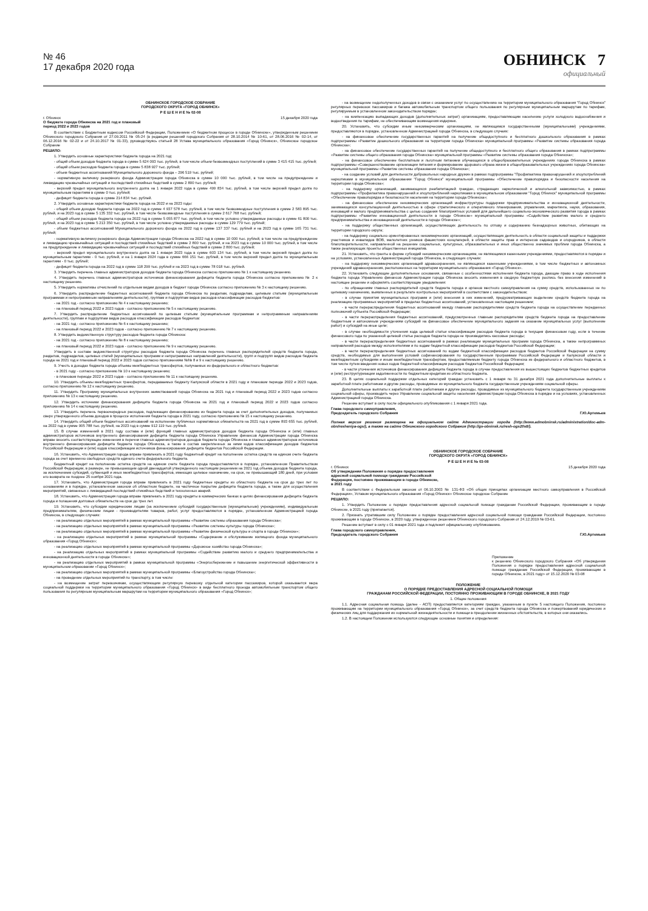№ 46
17 декабря 2020 года
ОБНИНСК 7
официальный
ОБНИНСКОЕ ГОРОДСКОЕ СОБРАНИЕ
ГОРОДСКОГО ОКРУГА «ГОРОД ОБНИНСК»
Р Е Ш Е Н И Е № 02-08
г. Обнинск 15 декабря 2020 года
О бюджете города Обнинска на 2021 год и плановый
период 2022 и 2023 годов
В соответствии с Бюджетным кодексом Российской Федерации, Положением «О бюджетном процессе в городе Обнинске», утвержденным решением Обнинского городского Собрания от 27.09.2011 № 05-24 (в редакции решений городского Собрания от 28.10.2014 № 10-61, от 28.06.2016 № 02-14, от 06.12.2016 № 02-22 и от 24.10.2017 № 01-33), руководствуясь статьей 28 Устава муниципального образования «Город Обнинск», Обнинское городское Собрание
РЕШИЛО:
1. Утвердить основные характеристики бюджета города на 2021 год:
- общий объем доходов бюджета города в сумме 5 624 093 тыс. рублей, в том числе объем безвозмездных поступлений в сумме 3 415 415 тыс. рублей;
- общий объем расходов бюджета города в сумме 5 838 927 тыс. рублей;
- объем бюджетных ассигнований Муниципального дорожного фонда – 296 519 тыс. рублей;
- нормативную величину резервного фонда Администрации города Обнинска в сумме 10 000 тыс. рублей, в том числе на предупреждение и ликвидацию чрезвычайных ситуаций и последствий стихийных бедствий в сумме 2 800 тыс. рублей;
- верхний предел муниципального внутреннего долга на 1 января 2022 года в сумме 499 834 тыс. рублей, в том числе верхний предел долга по муниципальным гарантиям в сумме 0 тыс. рублей;
- дефицит бюджета города в сумме 214 834 тыс. рублей.
2. Утвердить основные характеристики бюджета города на 2022 и на 2023 годы:
- общий объем доходов бюджета города на 2022 год в сумме 4 937 578 тыс. рублей, в том числе безвозмездные поступления в сумме 2 583 895 тыс. рублей, и на 2023 год в сумме 5 135 332 тыс. рублей, в том числе безвозмездные поступления в сумме 2 617 768 тыс. рублей;
- общий объем расходов бюджета города на 2022 год в сумме 5 055 877 тыс. рублей, в том числе условно утверждаемые расходы в сумме 61 800 тыс. рублей, и на 2023 год в сумме 5 213 350 тыс. рублей, в том числе условно утверждаемые расходы в сумме 129 779 тыс. рублей;
- объем бюджетных ассигнований Муниципального дорожного фонда на 2022 год в сумме 137 337 тыс. рублей и на 2023 год в сумме 165 731 тыс. рублей;
- нормативную величину резервного фонда Администрации города Обнинска на 2022 год в сумме 10 000 тыс. рублей, в том числе на предупреждение и ликвидацию чрезвычайных ситуаций и последствий стихийных бедствий в сумме 2 800 тыс. рублей, и на 2023 год в сумме 10 000 тыс. рублей, в том числе на предупреждение и ликвидацию чрезвычайных ситуаций и последствий стихийных бедствий в сумме 2 800 тыс. рублей;
- верхний предел муниципального внутреннего долга на 1 января 2023 года в сумме 603 134 тыс. рублей, в том числе верхний предел долга по муниципальным гарантиям - 0 тыс. рублей, и на 1 января 2024 года в сумме 666 151 тыс. рублей, в том числе верхний предел долга по муниципальным гарантиям - 0 тыс. рублей;
- дефицит бюджета города на 2022 год в сумме 118 299 тыс. рублей и на 2023 год в сумме 78 018 тыс. рублей.
3. Утвердить перечень главных администраторов доходов бюджета города Обнинска согласно приложению № 1 к настоящему решению.
4. Утвердить перечень главных администраторов источников финансирования дефицита бюджета города Обнинска согласно приложению № 2 к настоящему решению.
5. Утвердить нормативы отчислений по отдельным видам доходов в бюджет города Обнинска согласно приложению № 3 к настоящему решению.
6. Утвердить распределение бюджетных ассигнований бюджета города Обнинска по разделам, подразделам, целевым статьям (муниципальным программам и непрограммным направлениям деятельности), группам и подгруппам видов расходов классификации расходов бюджетов:
- на 2021 год - согласно приложению № 4 к настоящему решению;
- на плановый период 2022 и 2023 годов - согласно приложению № 5 к настоящему решению.
7. Утвердить распределение бюджетных ассигнований по целевым статьям (муниципальным программам и непрограммным направлениям деятельности), группам и подгруппам видов расходов классификации расходов бюджетов:
- на 2021 год - согласно приложению № 6 к настоящему решению;
- на плановый период 2022 и 2023 годов - согласно приложению № 7 к настоящему решению.
8. Утвердить ведомственную структуру расходов бюджета города Обнинска:
- на 2021 год - согласно приложению № 8 к настоящему решению;
- на плановый период 2022 и 2023 годов - согласно приложению № 9 к настоящему решению.
Утвердить в составе ведомственной структуры расходов бюджета города Обнинска перечень главных распорядителей средств бюджета города, разделов, подразделов, целевых статей (муниципальных программ и непрограммных направлений деятельности), групп и подгрупп видов расходов бюджета города на 2021 год и плановый период 2022 и 2023 годов согласно приложениям №№ 8 и 9 к настоящему решению.
9. Учесть в доходах бюджета города объемы межбюджетных трансфертов, получаемых из федерального и областного бюджетов:
- в 2021 году - согласно приложению № 10 к настоящему решению;
- в плановом периоде 2022 и 2023 годов - согласно приложению № 11 к настоящему решению.
10. Утвердить объемы межбюджетных трансфертов, передаваемых бюджету Калужской области в 2021 году и плановом периоде 2022 и 2023 годов, согласно приложению № 12 к настоящему решению.
11. Утвердить Программу муниципальных внутренних заимствований города Обнинска на 2021 год и плановый период 2022 и 2023 годов согласно приложению № 13 к настоящему решению.
12. Утвердить источники финансирования дефицита бюджета города Обнинска на 2021 год и плановый период 2022 и 2023 годов согласно приложению № 14 к настоящему решению.
13. Утвердить перечень первоочередных расходов, подлежащих финансированию из бюджета города за счет дополнительных доходов, получаемых сверх утвержденного объема доходов в процессе исполнения бюджета города в 2021 году, согласно приложению № 15 к настоящему решению.
14. Утвердить общий объем бюджетных ассигнований на исполнение публичных нормативных обязательств на 2021 год в сумме 893 655 тыс. рублей, на 2022 год в сумме 905 788 тыс. рублей, на 2023 год в сумме 912 119 тыс. рублей.
15. В случае изменений в 2021 году состава и (или) функций главных администраторов доходов бюджета города Обнинска и (или) главных администраторов источников внутреннего финансирования дефицита бюджета города Обнинска Управление финансов Администрации города Обнинска вправе вносить соответствующие изменения в перечни главных администраторов доходов бюджета города Обнинска и главных администраторов источников внутреннего финансирования дефицита бюджета города Обнинска, а также в состав закрепленных за ними кодов классификации доходов бюджетов Российской Федерации и (или) кодов классификации источников финансирования дефицита бюджетов Российской Федерации.
16. Установить, что Администрация города вправе привлекать в 2021 году бюджетный кредит на пополнение остатка средств на едином счете бюджета города за счет временно свободных средств единого счета федерального бюджета.
Бюджетный кредит на пополнение остатка средств на едином счете бюджета города предоставляется в порядке, установленном Правительством Российской Федерации, в размере, не превышающем одной двенадцатой утвержденного настоящим решением на 2021 год объема доходов бюджета города, за исключением субсидий, субвенций и иных межбюджетных трансфертов, имеющих целевое назначение, на срок, не превышающий 180 дней, при условии его возврата не позднее 25 ноября 2021 года.
17. Установить, что Администрация города вправе привлекать в 2021 году бюджетные кредиты из областного бюджета на срок до трех лет по основаниям и в порядке, установленном законом об областном бюджете, на частичное покрытие дефицита бюджета города, а также для осуществления мероприятий, связанных с ликвидацией последствий стихийных бедствий и техногенных аварий.
18. Установить, что Администрация города вправе привлекать в 2021 году кредиты в коммерческих банках в целях финансирования дефицита бюджета города и погашения долговых обязательств на срок до трех лет.
19. Установить, что субсидии юридическим лицам (за исключением субсидий государственным (муниципальным) учреждениям), индивидуальным предпринимателям, физическим лицам - производителям товаров, работ, услуг предоставляются в порядке, установленном Администрацией города Обнинска, в следующих случаях:
- на реализацию отдельных мероприятий в рамках муниципальной программы «Развитие системы образования города Обнинска»;
- на реализацию отдельных мероприятий в рамках муниципальной программы «Развитие системы культуры города Обнинска»;
- на реализацию отдельных мероприятий в рамках муниципальной программы «Развитие физической культуры и спорта в городе Обнинске»;
- на реализацию отдельных мероприятий в рамках муниципальной программы «Содержание и обслуживание жилищного фонда муниципального образования «Город Обнинск»;
- на реализацию отдельных мероприятий в рамках муниципальной программы «Дорожное хозяйство города Обнинска»;
- на реализацию отдельных мероприятий в рамках муниципальной программы «Содействие развитию малого и среднего предпринимательства и инновационной деятельности в городе Обнинске»;
- на реализацию отдельных мероприятий в рамках муниципальной программы «Энергосбережение и повышение энергетической эффективности в муниципальном образовании «Город Обнинск»;
- на реализацию отдельных мероприятий в рамках муниципальной программы «Благоустройство города Обнинска»;
- на проведение отдельных мероприятий по транспорту, в том числе:
- на возмещение затрат перевозчикам, осуществляющим регулярную перевозку отдельной категории пассажиров, которой оказывается мера социальной поддержки на территории муниципального образования «Город Обнинск» в виде бесплатного проезда автомобильным транспортом общего пользования по регулярным муниципальным маршрутам на территории муниципального образования «Город Обнинск»;
- на возмещение недополученных доходов в связи с оказанием услуг по осуществлению на территории муниципального образования "Город Обнинск" регулярных перевозок пассажиров и багажа автомобильным транспортом общего пользования по регулярным муниципальным маршрутам по тарифам, регулируемым в установленном законодательством порядке;
- на компенсацию выпадающих доходов (дополнительных затрат) организациям, предоставляющим населению услуги холодного водоснабжения и водоотведения по тарифам, не обеспечивающим возмещения издержек.
20. Установить, что субсидии иным некоммерческим организациям, не являющимся государственными (муниципальными) учреждениями, предоставляются в порядке, установленном Администрацией города Обнинска, в следующих случаях:
- на финансовое обеспечение государственных гарантий на получение общедоступного и бесплатного дошкольного образования в рамках подпрограммы «Развитие дошкольного образования на территории города Обнинска» муниципальной программы «Развитие системы образования города Обнинска»;
- на финансовое обеспечение государственных гарантий на получение общедоступного и бесплатного общего образования в рамках подпрограммы «Развитие системы общего образования города Обнинска» муниципальной программы «Развитие системы образования города Обнинска»;
- на финансовое обеспечение бесплатным и льготным питанием обучающихся в общеобразовательных учреждениях города Обнинска в рамках подпрограммы «Совершенствование организации питания и формирование здорового образа жизни в общеобразовательных учреждениях города Обнинска» муниципальной программы «Развитие системы образования города Обнинска»;
- на создание условий для деятельности добровольных народных дружин в рамках подпрограммы "Профилактика правонарушений и злоупотреблений наркотиками в муниципальном образовании "Город Обнинск" муниципальной программы «Обеспечение правопорядка и безопасности населения на территории города Обнинска»;
- на поддержку организаций, занимающихся реабилитацией граждан, страдающих наркотической и алкогольной зависимостью, в рамках подпрограммы «Профилактика правонарушений и злоупотреблений наркотиками в муниципальном образовании "Город Обнинск" муниципальной программы «Обеспечение правопорядка и безопасности населения на территории города Обнинска»;
- на финансовое обеспечение некоммерческих организаций инфраструктуры поддержки предпринимательства и инновационной деятельности, занимающихся консультационной деятельностью в сфере стратегического и оперативного планирования, управления, маркетинга, науки, образования, инноваций и малого предпринимательства с целью создания благоприятных условий для дальнейшего социально-экономического развития города в рамках подпрограммы «Развитие инновационной деятельности в городе Обнинске» муниципальной программы «Содействие развитию малого и среднего предпринимательства и инновационной деятельности в городе Обнинске»;
- на поддержку общественных организаций, осуществляющих деятельность по отлову и содержанию безнадзорных животных, обитающих на территории городского округа;
- на поддержку социально ориентированных некоммерческих организаций, осуществляющих деятельность в области социальной защиты и поддержки участников и инвалидов ВОВ, малолетних узников фашистских концлагерей, в области защиты прав и интересов садоводов и огородников, в области благотворительности, направленной на решение социальных, культурных, образовательных и иных общественно значимых проблем города Обнинска, а также реализующих проекты общественных инициатив.
21. Установить, что гранты в форме субсидий некоммерческим организациям, не являющимся казенными учреждениями, предоставляются в порядке и на условиях, установленных Администрацией города Обнинска, в следующих случаях:
- на поддержку некоммерческих организаций здравоохранения, не являющихся казенными учреждениями, в том числе бюджетных и автономных учреждений здравоохранения, расположенных на территории муниципального образования «Город Обнинск».
22. Установить следующие дополнительные основания, связанные с особенностями исполнения бюджета города, дающие право в ходе исполнения бюджета города Управлению финансов Администрации города Обнинска вносить изменения в сводную бюджетную роспись без внесения изменений в настоящее решение и оформлять соответствующие уведомления:
- по обращениям главных распорядителей средств бюджета города и органов местного самоуправления на сумму средств, использованных не по целевому назначению, выявленных в результате контрольных мероприятий в соответствии с законодательством;
- в случае принятия муниципальных программ и (или) внесения в них изменений, предусматривающих выделение средств бюджета города на реализацию программных мероприятий в пределах бюджетных ассигнований, установленных настоящим решением;
- в части перераспределения бюджетных ассигнований между главными распорядителями средств бюджета города на осуществление переданных полномочий субъекта Российской Федерации;
- в части перераспределения бюджетных ассигнований, предусмотренных главным распорядителям средств бюджета города на предоставление бюджетным и автономным учреждениям субсидий на финансовое обеспечение муниципального задания на оказание муниципальных услуг (выполнение работ) и субсидий на иные цели;
- в случае необходимости уточнения кода целевой статьи классификации расходов бюджета города в текущем финансовом году, если в течение финансового года по указанной целевой статье расходов бюджета города не производились кассовые расходы;
- в части перераспределения бюджетных ассигнований в рамках реализации муниципальных программ города Обнинска, а также непрограммных направлений расходов между исполнителями и по кодам бюджетной классификации расходов бюджетов Российской Федерации;
- в части перераспределения бюджетных ассигнований по кодам бюджетной классификации расходов бюджетов Российской Федерации на сумму средств, необходимых для выполнения условий софинансирования по государственным программам Российской Федерации и Калужской области и межбюджетным субсидиям и иным межбюджетным трансфертам, предоставляемым бюджету города Обнинска из федерального и областного бюджетов, в том числе путем введения новых кодов бюджетной классификации расходов бюджетов Российской Федерации;
- в части уточнения источников финансирования дефицита бюджета города в случае предоставления из вышестоящих бюджетов бюджетных кредитов и (или) реструктуризации задолженности по бюджетным кредитам из областного бюджета.
23. В целях социальной поддержки отдельных категорий граждан установить с 1 января по 31 декабря 2021 года дополнительные выплаты к заработной плате работникам и другие расходы, проводимые из муниципального бюджета государственным учреждениям социальной сферы.
Дополнительные выплаты к заработной плате работникам и другие расходы, проводимые из муниципального бюджета государственным учреждениям социальной сферы, производить через Управление социальной защиты населения Администрации города Обнинска в порядке и на условиях, установленных Администрацией города Обнинска.
Решение вступает в силу после официального опубликования с 1 января 2021 года.
Глава городского самоуправления,
Председатель городского Собрания
Г.Ю.Артемьев
Полная версия решения размещена на официальном сайте Администрации города (http://www.admobninsk.ru/administration/doc-adm-obn/resheniya-ogs/), а также на сайте Обнинского городского Собрания (http://gs-obninsk.ru/resh-ogs20s8/).
ОБНИНСКОЕ ГОРОДСКОЕ СОБРАНИЕ
ГОРОДСКОГО ОКРУГА «ГОРОД ОБНИНСК»
Р Е Ш Е Н И Е № 03-08
г. Обнинск 15 декабря 2020 года
Об утверждении Положения о порядке предоставления
адресной социальной помощи гражданам Российской
Федерации, постоянно проживающим в городе Обнинске,
в 2021 году
В соответствии с Федеральным законом от 06.10.2003 № 131-ФЗ «Об общих принципах организации местного самоуправления в Российской Федерации», Уставом муниципального образования «Город Обнинск» Обнинское городское Собрание
РЕШИЛО:
1. Утвердить Положение о порядке предоставления адресной социальной помощи гражданам Российской Федерации, проживающим в городе Обнинске, в 2021 году (прилагается).
2. Признать утратившим силу Положение о порядке предоставления адресной социальной помощи гражданам Российской Федерации, постоянно проживающим в городе Обнинске, в 2020 году, утвержденное решением Обнинского городского Собрания от 24.12.2019 № 03-61.
Решение вступает в силу с 01 января 2021 года и подлежит официальному опубликованию.
Глава городского самоуправления,
Председатель городского Собрания
Г.Ю.Артемьев
Приложение
к решению Обнинского городского Собрания «Об утверждении Положения о порядке предоставления адресной социальной помощи гражданам Российской Федерации, проживающим в городе Обнинске, в 2021 году» от 15.12.2020 № 03-08
ПОЛОЖЕНИЕ
О ПОРЯДКЕ ПРЕДОСТАВЛЕНИЯ АДРЕСНОЙ СОЦИАЛЬНОЙ ПОМОЩИ
ГРАЖДАНАМ РОССИЙСКОЙ ФЕДЕРАЦИИ, ПОСТОЯННО ПРОЖИВАЮЩИМ В ГОРОДЕ ОБНИНСКЕ, В 2021 ГОДУ
1. Общие положения
1.1. Адресная социальная помощь (далее - АСП) предоставляется категориям граждан, указанным в пункте 5 настоящего Положения, постоянно проживающим на территории муниципального образования «Город Обнинск», за счет средств бюджета города Обнинска и пожертвований юридических и физических лиц для поддержания их нормальной жизнедеятельности и помощи в преодолении жизненных обстоятельств, в которых они оказались.
1.2. В настоящем Положении используются следующие основные понятия и определения: